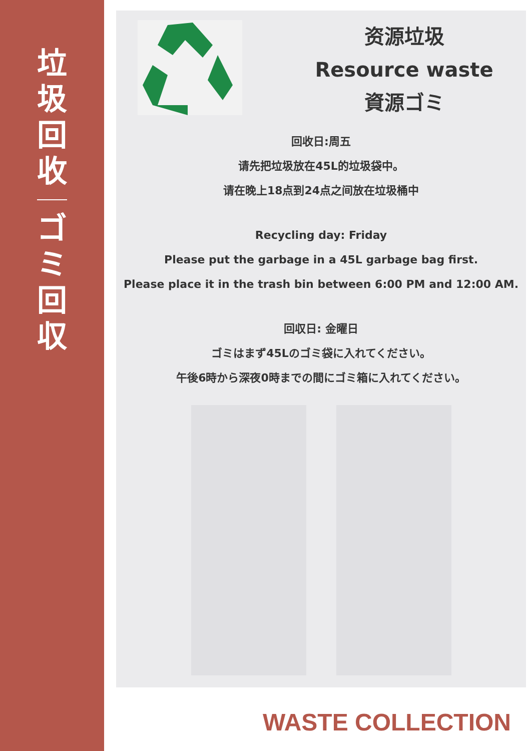垃圾回收
ゴミ回収
资源垃圾
Resource waste
資源ゴミ
回收日:周五
请先把垃圾放在45L的垃圾袋中。
请在晚上18点到24点之间放在垃圾桶中
Recycling day: Friday
Please put the garbage in a 45L garbage bag first.
Please place it in the trash bin between 6:00 PM and 12:00 AM.
回収日: 金曜日
ゴミはまず45Lのゴミ袋に入れてください。
午後6時から深夜0時までの間にゴミ箱に入れてください。
WASTE COLLECTION